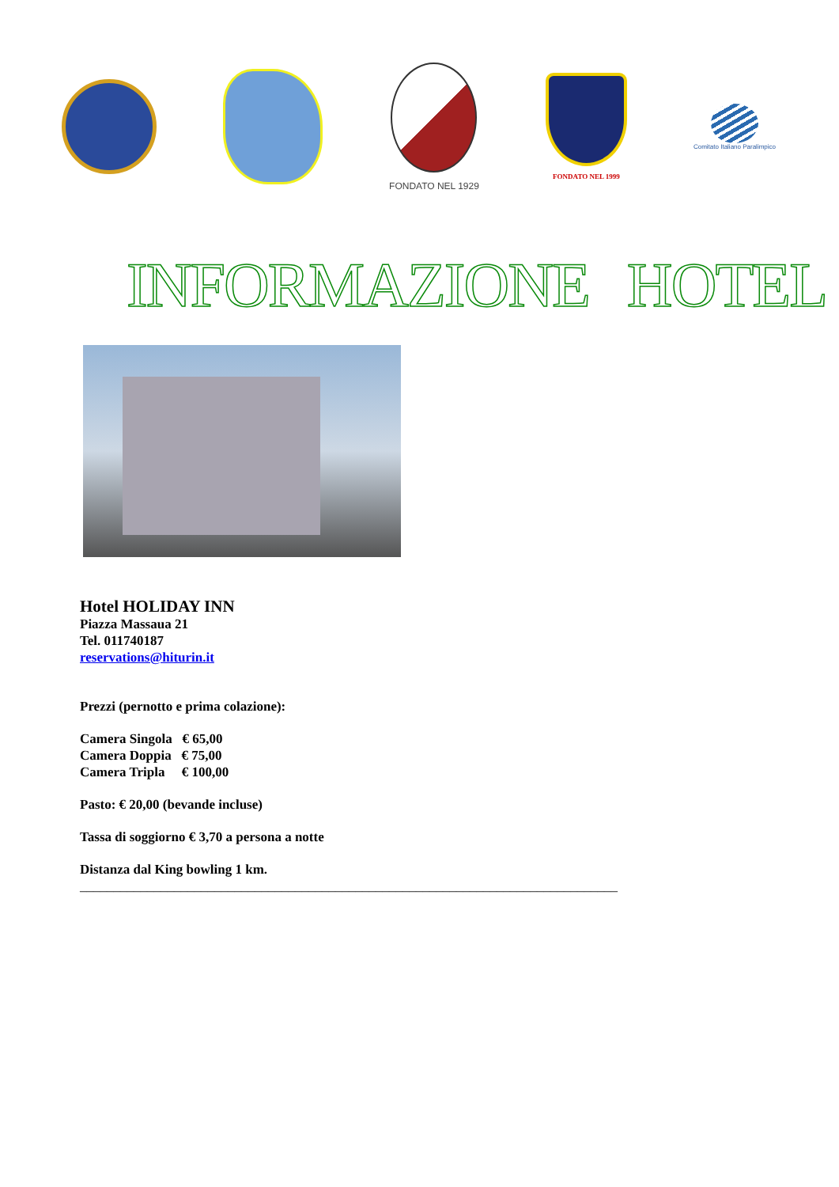FONDATO NEL 1929
FONDATO NEL 1999
Comitato Italiano Paralimpico
INFORMAZIONE HOTEL
Hotel HOLIDAY INN
Piazza Massaua 21
Tel. 011740187
reservations@hiturin.it
Prezzi (pernotto e prima colazione):
Camera Singola € 65,00
Camera Doppia € 75,00
Camera Tripla € 100,00
Pasto: € 20,00 (bevande incluse)
Tassa di soggiorno € 3,70 a persona a notte
Distanza dal King bowling 1 km.
________________________________________________________________________________